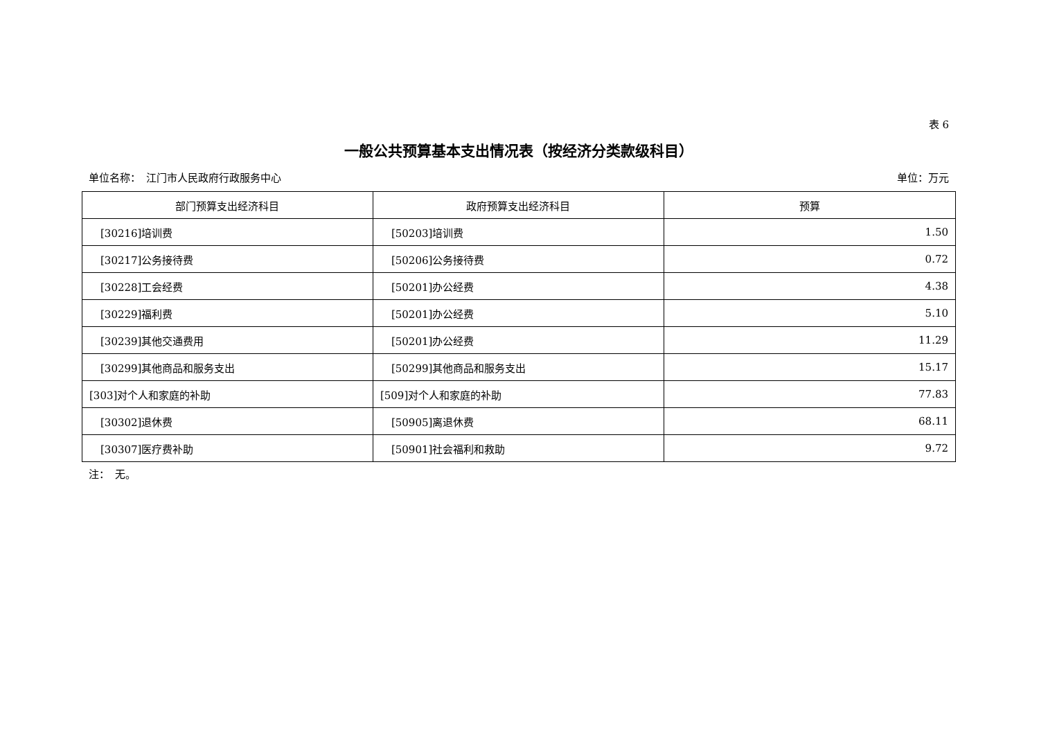表 6
一般公共预算基本支出情况表（按经济分类款级科目）
单位名称：　江门市人民政府行政服务中心 单位：万元
| 部门预算支出经济科目 | 政府预算支出经济科目 | 预算 |
| --- | --- | --- |
| [30216]培训费 | [50203]培训费 | 1.50 |
| [30217]公务接待费 | [50206]公务接待费 | 0.72 |
| [30228]工会经费 | [50201]办公经费 | 4.38 |
| [30229]福利费 | [50201]办公经费 | 5.10 |
| [30239]其他交通费用 | [50201]办公经费 | 11.29 |
| [30299]其他商品和服务支出 | [50299]其他商品和服务支出 | 15.17 |
| [303]对个人和家庭的补助 | [509]对个人和家庭的补助 | 77.83 |
| [30302]退休费 | [50905]离退休费 | 68.11 |
| [30307]医疗费补助 | [50901]社会福利和救助 | 9.72 |
注：　无。